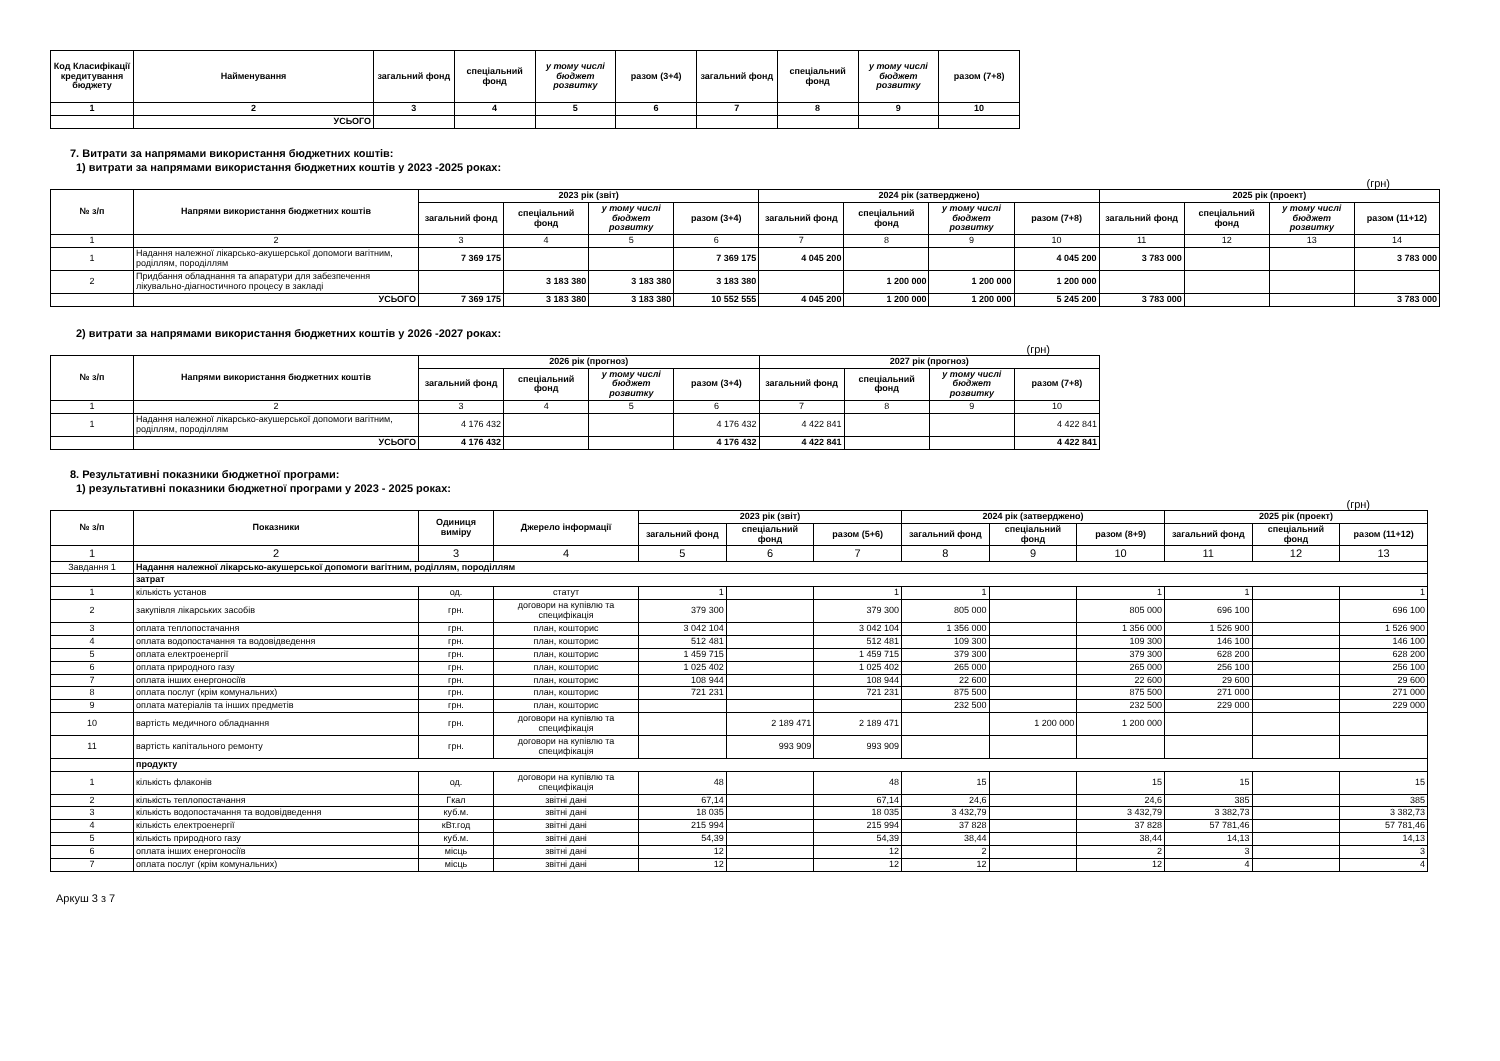| Код Класифікації кредитування бюджету | Найменування | загальний фонд | спеціальний фонд | у тому числі бюджет розвитку | разом (3+4) | загальний фонд | спеціальний фонд | у тому числі бюджет розвитку | разом (7+8) |
| --- | --- | --- | --- | --- | --- | --- | --- | --- | --- |
| 1 | 2 | 3 | 4 | 5 | 6 | 7 | 8 | 9 | 10 |
| | УСЬОГО | | | | | | | | |
7. Витрати за напрямами використання бюджетних коштів:
1) витрати за напрямами використання бюджетних коштів у 2023 -2025 роках:
(грн)
| № з/п | Напрями використання бюджетних коштів | 2023 рік (звіт) | | | | 2024 рік (затверджено) | | | | 2025 рік (проект) | | | |
| --- | --- | --- | --- | --- | --- | --- | --- | --- | --- | --- | --- | --- | --- |
| | | загальний фонд | спеціальний фонд | у тому числі бюджет розвитку | разом (3+4) | загальний фонд | спеціальний фонд | у тому числі бюджет розвитку | разом (7+8) | загальний фонд | спеціальний фонд | у тому числі бюджет розвитку | разом (11+12) |
| 1 | 2 | 3 | 4 | 5 | 6 | 7 | 8 | 9 | 10 | 11 | 12 | 13 | 14 |
| 1 | Надання належної лікарсько-акушерської допомоги вагітним, роділлям, породіллям | 7 369 175 | | | 7 369 175 | 4 045 200 | | | 4 045 200 | 3 783 000 | | | 3 783 000 |
| 2 | Придбання обладнання та апаратури для забезпечення лікувально-діагностичного процесу в закладі | | 3 183 380 | 3 183 380 | 3 183 380 | | 1 200 000 | 1 200 000 | 1 200 000 | | | | |
| | УСЬОГО | 7 369 175 | 3 183 380 | 3 183 380 | 10 552 555 | 4 045 200 | 1 200 000 | 1 200 000 | 5 245 200 | 3 783 000 | | | 3 783 000 |
2) витрати за напрямами використання бюджетних коштів у 2026 -2027 роках:
(грн)
| № з/п | Напрями використання бюджетних коштів | 2026 рік (прогноз) | | | | 2027 рік (прогноз) | | | |
| --- | --- | --- | --- | --- | --- | --- | --- | --- | --- |
| | | загальний фонд | спеціальний фонд | у тому числі бюджет розвитку | разом (3+4) | загальний фонд | спеціальний фонд | у тому числі бюджет розвитку | разом (7+8) |
| 1 | 2 | 3 | 4 | 5 | 6 | 7 | 8 | 9 | 10 |
| 1 | Надання належної лікарсько-акушерської допомоги вагітним, роділлям, породіллям | 4 176 432 | | | 4 176 432 | 4 422 841 | | | 4 422 841 |
| | УСЬОГО | 4 176 432 | | | 4 176 432 | 4 422 841 | | | 4 422 841 |
8. Результативні показники бюджетної програми:
1) результативні показники бюджетної програми у 2023 - 2025 роках:
(грн)
| № з/п | Показники | Одиниця виміру | Джерело інформації | 2023 рік (звіт) | | | 2024 рік (затверджено) | | | 2025 рік (проект) | | |
| --- | --- | --- | --- | --- | --- | --- | --- | --- | --- | --- | --- | --- |
| | | | | загальний фонд | спеціальний фонд | разом (5+6) | загальний фонд | спеціальний фонд | разом (8+9) | загальний фонд | спеціальний фонд | разом (11+12) |
| 1 | 2 | 3 | 4 | 5 | 6 | 7 | 8 | 9 | 10 | 11 | 12 | 13 |
| Завдання 1 | Надання належної лікарсько-акушерської допомоги вагітним, роділлям, породіллям | | | | | | | | | | | |
| | затрат | | | | | | | | | | | |
| 1 | кількість установ | од. | статут | 1 | | 1 | 1 | | 1 | 1 | | 1 |
| 2 | закупівля лікарських засобів | грн. | договори на купівлю та специфікація | 379 300 | | 379 300 | 805 000 | | 805 000 | 696 100 | | 696 100 |
| 3 | оплата теплопостачання | грн. | план, кошторис | 3 042 104 | | 3 042 104 | 1 356 000 | | 1 356 000 | 1 526 900 | | 1 526 900 |
| 4 | оплата водопостачання та водовідведення | грн. | план, кошторис | 512 481 | | 512 481 | 109 300 | | 109 300 | 146 100 | | 146 100 |
| 5 | оплата електроенергії | грн. | план, кошторис | 1 459 715 | | 1 459 715 | 379 300 | | 379 300 | 628 200 | | 628 200 |
| 6 | оплата природного газу | грн. | план, кошторис | 1 025 402 | | 1 025 402 | 265 000 | | 265 000 | 256 100 | | 256 100 |
| 7 | оплата інших енергоносіїв | грн. | план, кошторис | 108 944 | | 108 944 | 22 600 | | 22 600 | 29 600 | | 29 600 |
| 8 | оплата послуг (крім комунальних) | грн. | план, кошторис | 721 231 | | 721 231 | 875 500 | | 875 500 | 271 000 | | 271 000 |
| 9 | оплата матеріалів та інших предметів | грн. | план, кошторис | | | | 232 500 | | 232 500 | 229 000 | | 229 000 |
| 10 | вартість медичного обладнання | грн. | договори на купівлю та специфікація | | 2 189 471 | 2 189 471 | | 1 200 000 | 1 200 000 | | | |
| 11 | вартість капітального ремонту | грн. | договори на купівлю та специфікація | | 993 909 | 993 909 | | | | | | |
| | продукту | | | | | | | | | | | |
| 1 | кількість флаконів | од. | договори на купівлю та специфікація | 48 | | 48 | 15 | | 15 | 15 | | 15 |
| 2 | кількість теплопостачання | Гкал | звітні дані | 67,14 | | 67,14 | 24,6 | | 24,6 | 385 | | 385 |
| 3 | кількість водопостачання та водовідведення | куб.м. | звітні дані | 18 035 | | 18 035 | 3 432,79 | | 3 432,79 | 3 382,73 | | 3 382,73 |
| 4 | кількість електроенергії | кВт.год | звітні дані | 215 994 | | 215 994 | 37 828 | | 37 828 | 57 781,46 | | 57 781,46 |
| 5 | кількість природного газу | куб.м. | звітні дані | 54,39 | | 54,39 | 38,44 | | 38,44 | 14,13 | | 14,13 |
| 6 | оплата інших енергоносіїв | місць | звітні дані | 12 | | 12 | 2 | | 2 | 3 | | 3 |
| 7 | оплата послуг (крім комунальних) | місць | звітні дані | 12 | | 12 | 12 | | 12 | 4 | | 4 |
Аркуш 3 з 7